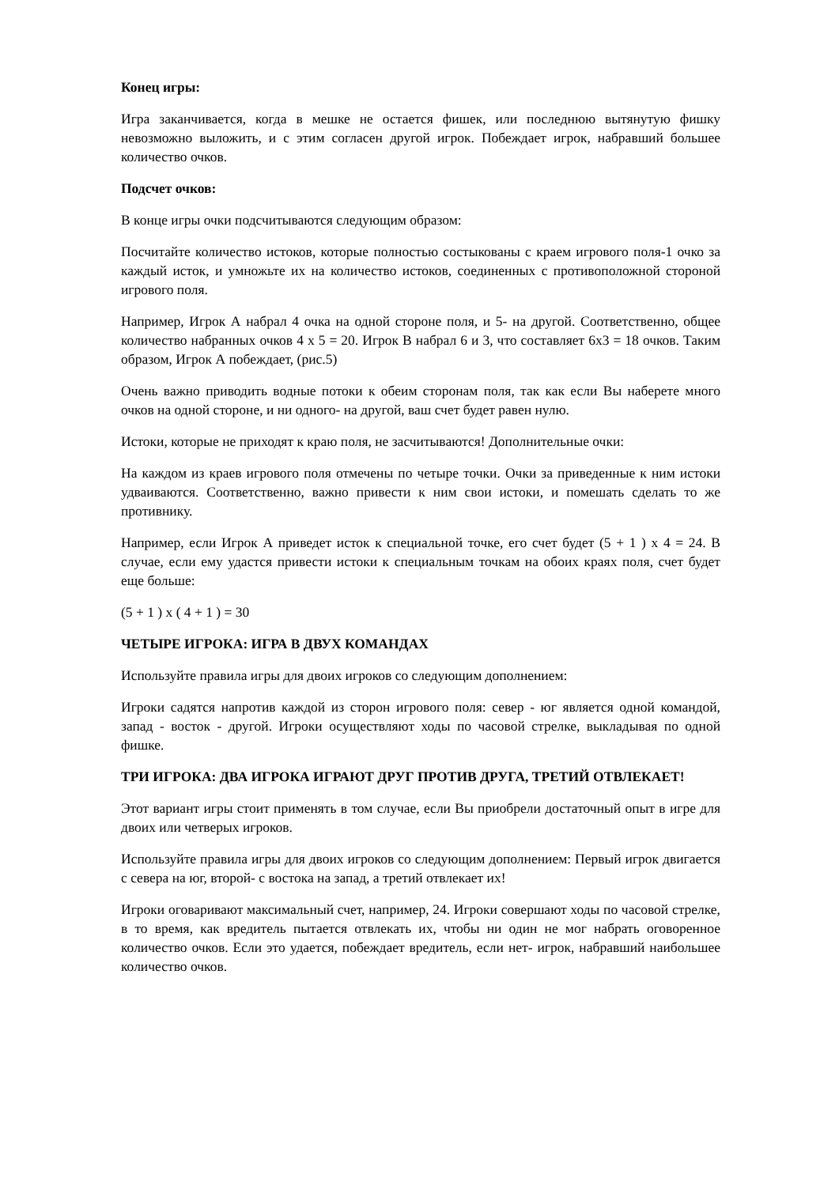Конец игры:
Игра заканчивается, когда в мешке не остается фишек, или последнюю вытянутую фишку невозможно выложить, и с этим согласен другой игрок. Побеждает игрок, набравший большее количество очков.
Подсчет очков:
В конце игры очки подсчитываются следующим образом:
Посчитайте количество истоков, которые полностью состыкованы с краем игрового поля-1 очко за каждый исток, и умножьте их на количество истоков, соединенных с противоположной стороной игрового поля.
Например, Игрок А набрал 4 очка на одной стороне поля, и 5- на другой. Соответственно, общее количество набранных очков 4 х 5 = 20. Игрок В набрал 6 и 3, что составляет 6х3 = 18 очков. Таким образом, Игрок А побеждает, (рис.5)
Очень важно приводить водные потоки к обеим сторонам поля, так как если Вы наберете много очков на одной стороне, и ни одного- на другой, ваш счет будет равен нулю.
Истоки, которые не приходят к краю поля, не засчитываются! Дополнительные очки:
На каждом из краев игрового поля отмечены по четыре точки. Очки за приведенные к ним истоки удваиваются. Соответственно, важно привести к ним свои истоки, и помешать сделать то же противнику.
Например, если Игрок А приведет исток к специальной точке, его счет будет (5 + 1 ) х 4 = 24. В случае, если ему удастся привести истоки к специальным точкам на обоих краях поля, счет будет еще больше:
(5 + 1 ) х ( 4 + 1 ) = 30
ЧЕТЫРЕ ИГРОКА: ИГРА В ДВУХ КОМАНДАХ
Используйте правила игры для двоих игроков со следующим дополнением:
Игроки садятся напротив каждой из сторон игрового поля: север - юг является одной командой, запад - восток - другой. Игроки осуществляют ходы по часовой стрелке, выкладывая по одной фишке.
ТРИ ИГРОКА: ДВА ИГРОКА ИГРАЮТ ДРУГ ПРОТИВ ДРУГА, ТРЕТИЙ ОТВЛЕКАЕТ!
Этот вариант игры стоит применять в том случае, если Вы приобрели достаточный опыт в игре для двоих или четверых игроков.
Используйте правила игры для двоих игроков со следующим дополнением: Первый игрок двигается с севера на юг, второй- с востока на запад, а третий отвлекает их!
Игроки оговаривают максимальный счет, например, 24. Игроки совершают ходы по часовой стрелке, в то время, как вредитель пытается отвлекать их, чтобы ни один не мог набрать оговоренное количество очков. Если это удается, побеждает вредитель, если нет- игрок, набравший наибольшее количество очков.